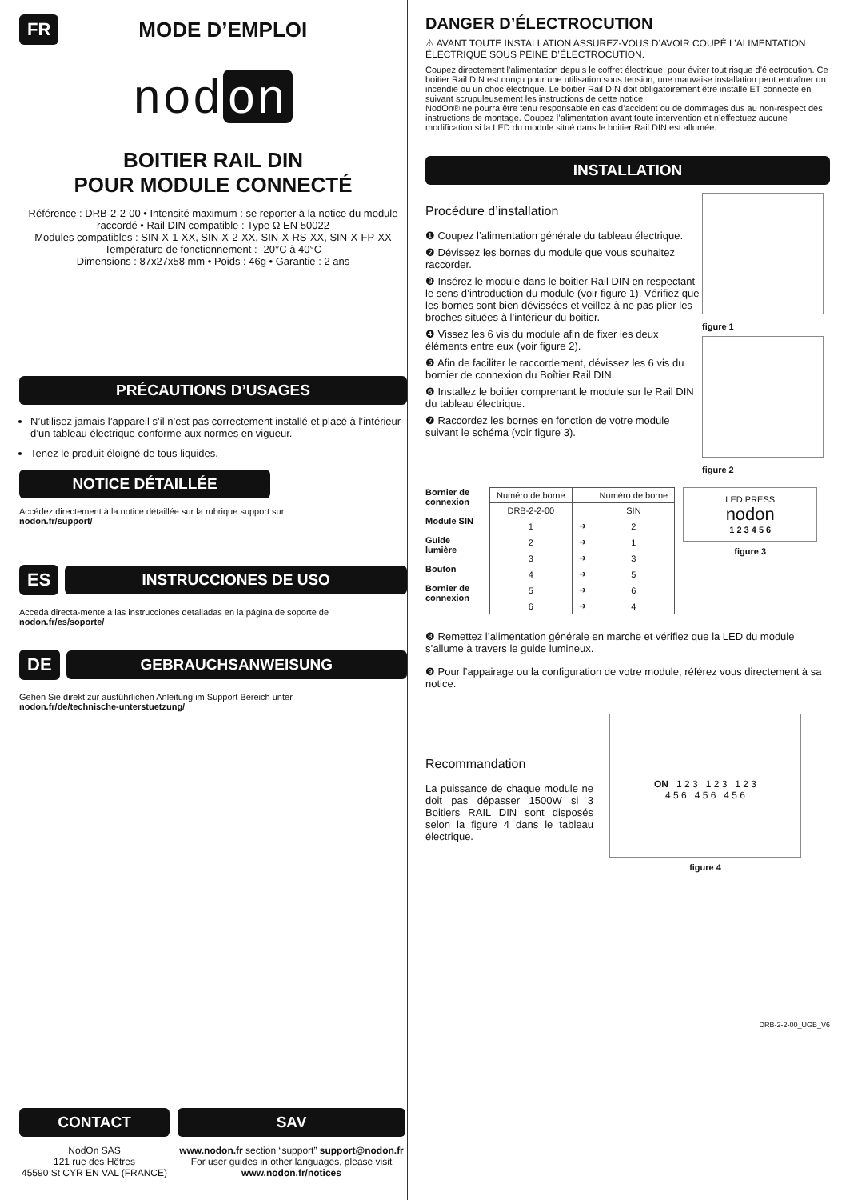FR
MODE D’EMPLOI
nod on
BOITIER RAIL DIN
POUR MODULE CONNECTÉ
Référence : DRB-2-2-00 • Intensité maximum : se reporter à la notice du module raccordé • Rail DIN compatible : Type Ω EN 50022
Modules compatibles : SIN-X-1-XX, SIN-X-2-XX, SIN-X-RS-XX, SIN-X-FP-XX
Température de fonctionnement : -20°C à 40°C
Dimensions : 87x27x58 mm • Poids : 46g • Garantie : 2 ans
PRÉCAUTIONS D’USAGES
N’utilisez jamais l’appareil s’il n’est pas correctement installé et placé à l’intérieur d’un tableau électrique conforme aux normes en vigueur.
Tenez le produit éloigné de tous liquides.
NOTICE DÉTAILLÉE
Accédez directement à la notice détaillée sur la rubrique support sur
nodon.fr/support/
ES
INSTRUCCIONES DE USO
Acceda directa-mente a las instrucciones detalladas en la página de soporte de nodon.fr/es/soporte/
DE
GEBRAUCHSANWEISUNG
Gehen Sie direkt zur ausführlichen Anleitung im Support Bereich unter
nodon.fr/de/technische-unterstuetzung/
CONTACT
NodOn SAS
121 rue des Hêtres
45590 St CYR EN VAL (FRANCE)
SAV
www.nodon.fr section “support” support@nodon.fr
For user guides in other languages, please visit
www.nodon.fr/notices
DANGER D’ÉLECTROCUTION
⚠ AVANT TOUTE INSTALLATION ASSUREZ-VOUS D’AVOIR COUPÉ L’ALIMENTATION ÉLECTRIQUE SOUS PEINE D’ÉLECTROCUTION.
Coupez directement l’alimentation depuis le coffret électrique, pour éviter tout risque d’électrocution. Ce boitier Rail DIN est conçu pour une utilisation sous tension, une mauvaise installation peut entraîner un incendie ou un choc électrique. Le boitier Rail DIN doit obligatoirement être installé ET connecté en suivant scrupuleusement les instructions de cette notice.
NodOn® ne pourra être tenu responsable en cas d’accident ou de dommages dus au non-respect des instructions de montage. Coupez l’alimentation avant toute intervention et n’effectuez aucune modification si la LED du module situé dans le boitier Rail DIN est allumée.
INSTALLATION
Procédure d’installation
❶ Coupez l’alimentation générale du tableau électrique.
❷ Dévissez les bornes du module que vous souhaitez raccorder.
❸ Insérez le module dans le boitier Rail DIN en respectant le sens d’introduction du module (voir figure 1). Vérifiez que les bornes sont bien dévissées et veillez à ne pas plier les broches situées à l’intérieur du boitier.
❹ Vissez les 6 vis du module afin de fixer les deux éléments entre eux (voir figure 2).
❺ Afin de faciliter le raccordement, dévissez les 6 vis du bornier de connexion du Boîtier Rail DIN.
❻ Installez le boitier comprenant le module sur le Rail DIN du tableau électrique.
❼ Raccordez les bornes en fonction de votre module suivant le schéma (voir figure 3).
figure 1
figure 2
Bornier de connexion
Module SIN
Guide lumière
Bouton
Bornier de connexion
| Numéro de borne | | Numéro de borne |
| --- | --- | --- |
| DRB-2-2-00 | | SIN |
| 1 | ➔ | 2 |
| 2 | ➔ | 1 |
| 3 | ➔ | 3 |
| 4 | ➔ | 5 |
| 5 | ➔ | 6 |
| 6 | ➔ | 4 |
LED PRESS
nodon
1 2 3 4 5 6
figure 3
❽ Remettez l’alimentation générale en marche et vérifiez que la LED du module s’allume à travers le guide lumineux.
❾ Pour l’appairage ou la configuration de votre module, référez vous directement à sa notice.
Recommandation
La puissance de chaque module ne doit pas dépasser 1500W si 3 Boitiers RAIL DIN sont disposés selon la figure 4 dans le tableau électrique.
ON 1 2 3 1 2 3 1 2 3
4 5 6 4 5 6 4 5 6
figure 4
DRB-2-2-00_UGB_V6